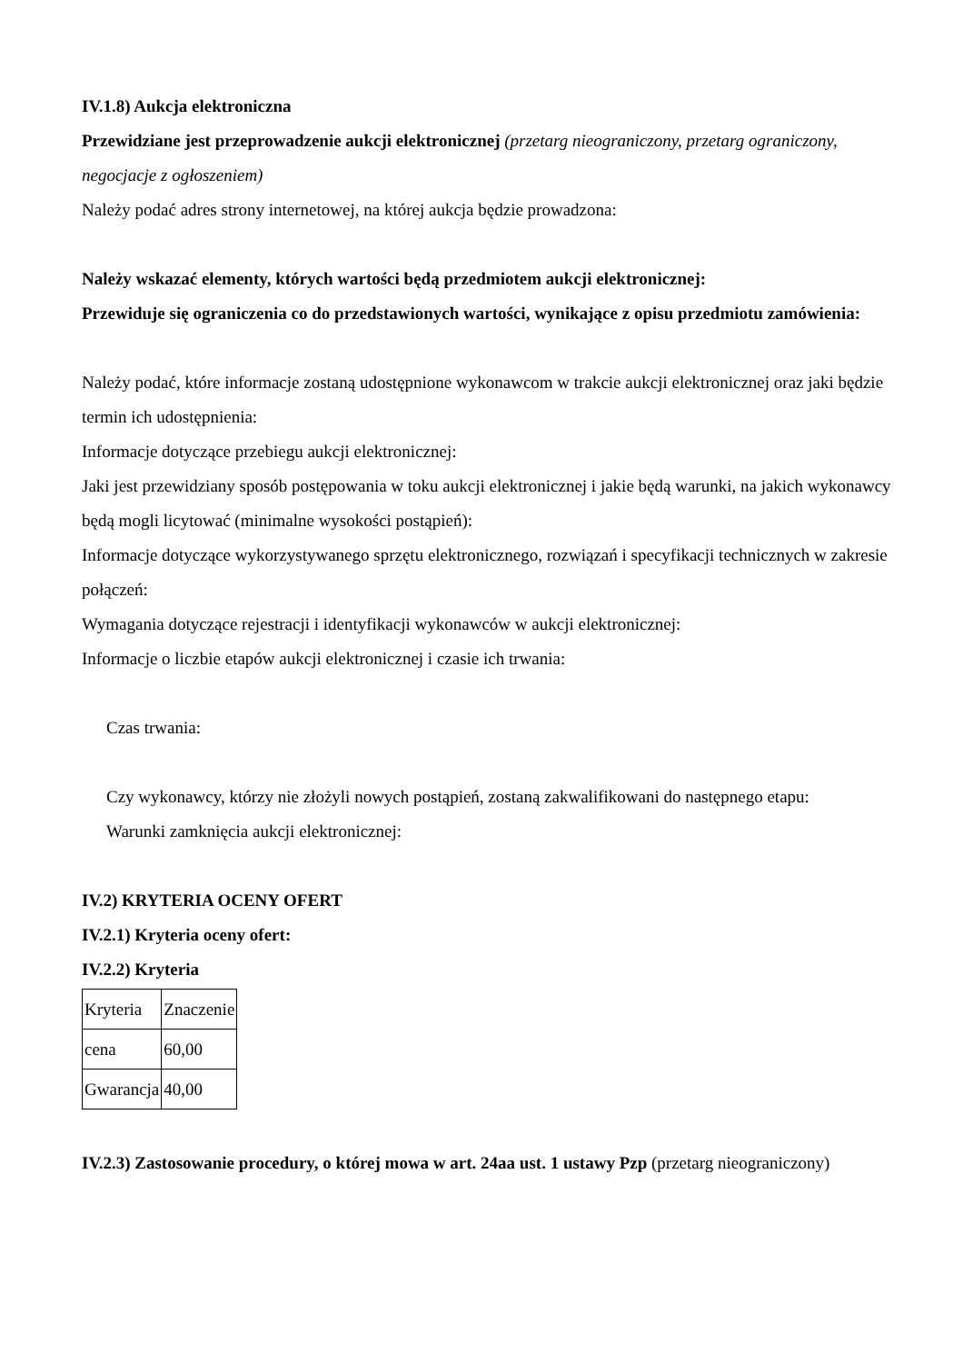IV.1.8) Aukcja elektroniczna
Przewidziane jest przeprowadzenie aukcji elektronicznej (przetarg nieograniczony, przetarg ograniczony, negocjacje z ogłoszeniem)
Należy podać adres strony internetowej, na której aukcja będzie prowadzona:
Należy wskazać elementy, których wartości będą przedmiotem aukcji elektronicznej:
Przewiduje się ograniczenia co do przedstawionych wartości, wynikające z opisu przedmiotu zamówienia:
Należy podać, które informacje zostaną udostępnione wykonawcom w trakcie aukcji elektronicznej oraz jaki będzie termin ich udostępnienia:
Informacje dotyczące przebiegu aukcji elektronicznej:
Jaki jest przewidziany sposób postępowania w toku aukcji elektronicznej i jakie będą warunki, na jakich wykonawcy będą mogli licytować (minimalne wysokości postąpień):
Informacje dotyczące wykorzystywanego sprzętu elektronicznego, rozwiązań i specyfikacji technicznych w zakresie połączeń:
Wymagania dotyczące rejestracji i identyfikacji wykonawców w aukcji elektronicznej:
Informacje o liczbie etapów aukcji elektronicznej i czasie ich trwania:
Czas trwania:
Czy wykonawcy, którzy nie złożyli nowych postąpień, zostaną zakwalifikowani do następnego etapu:
Warunki zamknięcia aukcji elektronicznej:
IV.2) KRYTERIA OCENY OFERT
IV.2.1) Kryteria oceny ofert:
IV.2.2) Kryteria
| Kryteria | Znaczenie |
| cena | 60,00 |
| Gwarancja | 40,00 |
IV.2.3) Zastosowanie procedury, o której mowa w art. 24aa ust. 1 ustawy Pzp (przetarg nieograniczony)